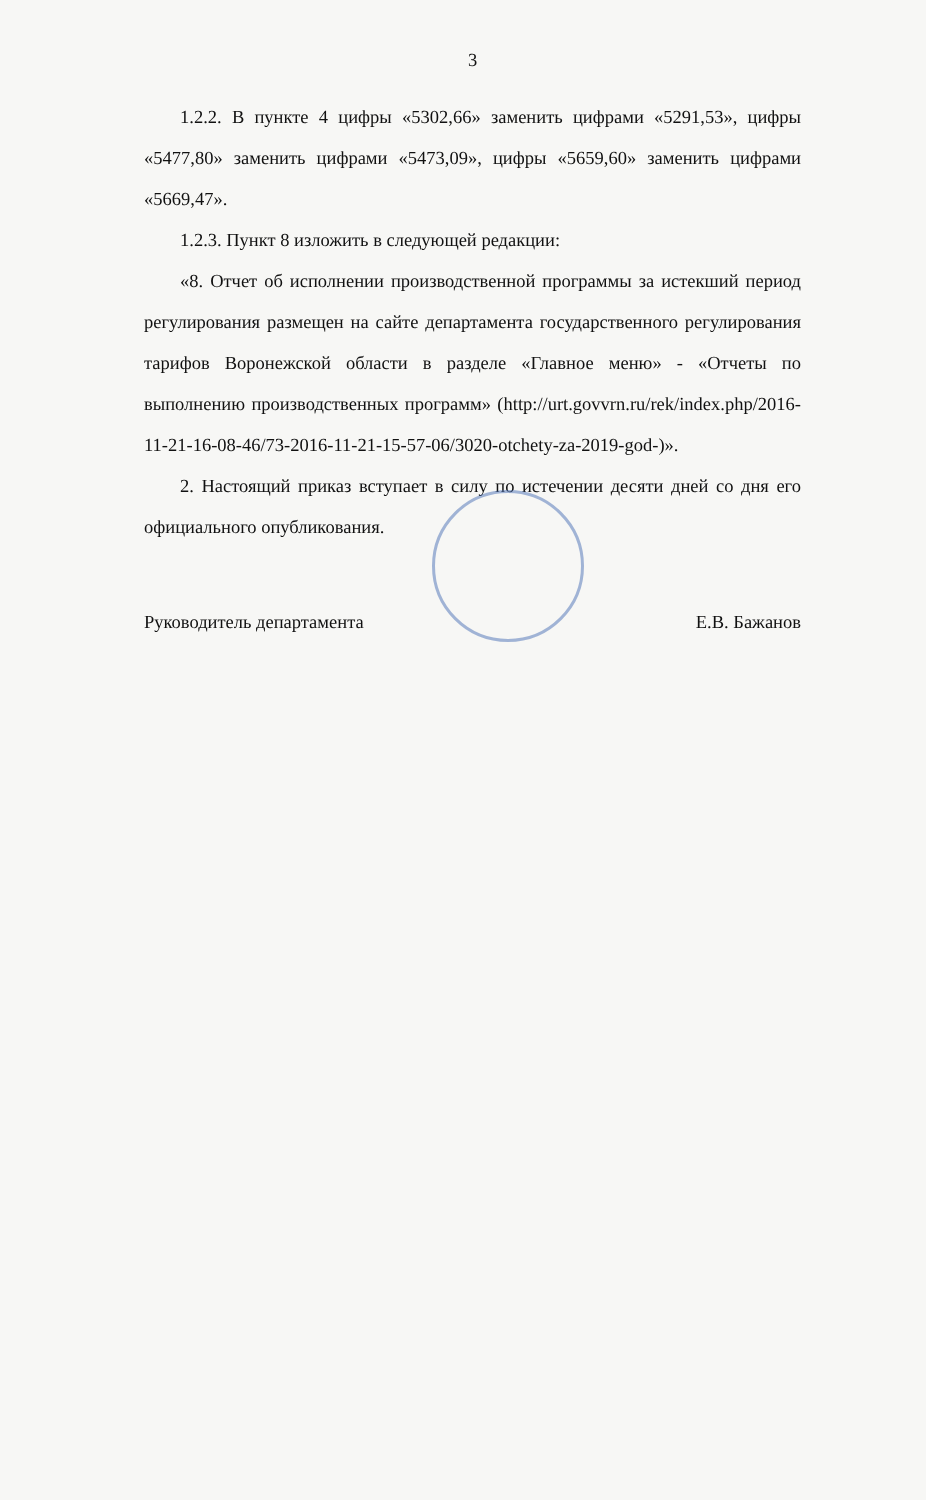3
1.2.2. В пункте 4 цифры «5302,66» заменить цифрами «5291,53», цифры «5477,80» заменить цифрами «5473,09», цифры «5659,60» заменить цифрами «5669,47».
1.2.3. Пункт 8 изложить в следующей редакции:
«8. Отчет об исполнении производственной программы за истекший период регулирования размещен на сайте департамента государственного регулирования тарифов Воронежской области в разделе «Главное меню» - «Отчеты по выполнению производственных программ» (http://urt.govvrn.ru/rek/index.php/2016-11-21-16-08-46/73-2016-11-21-15-57-06/3020-otchety-za-2019-god-)».
2. Настоящий приказ вступает в силу по истечении десяти дней со дня его официального опубликования.
Руководитель департамента Е.В. Бажанов